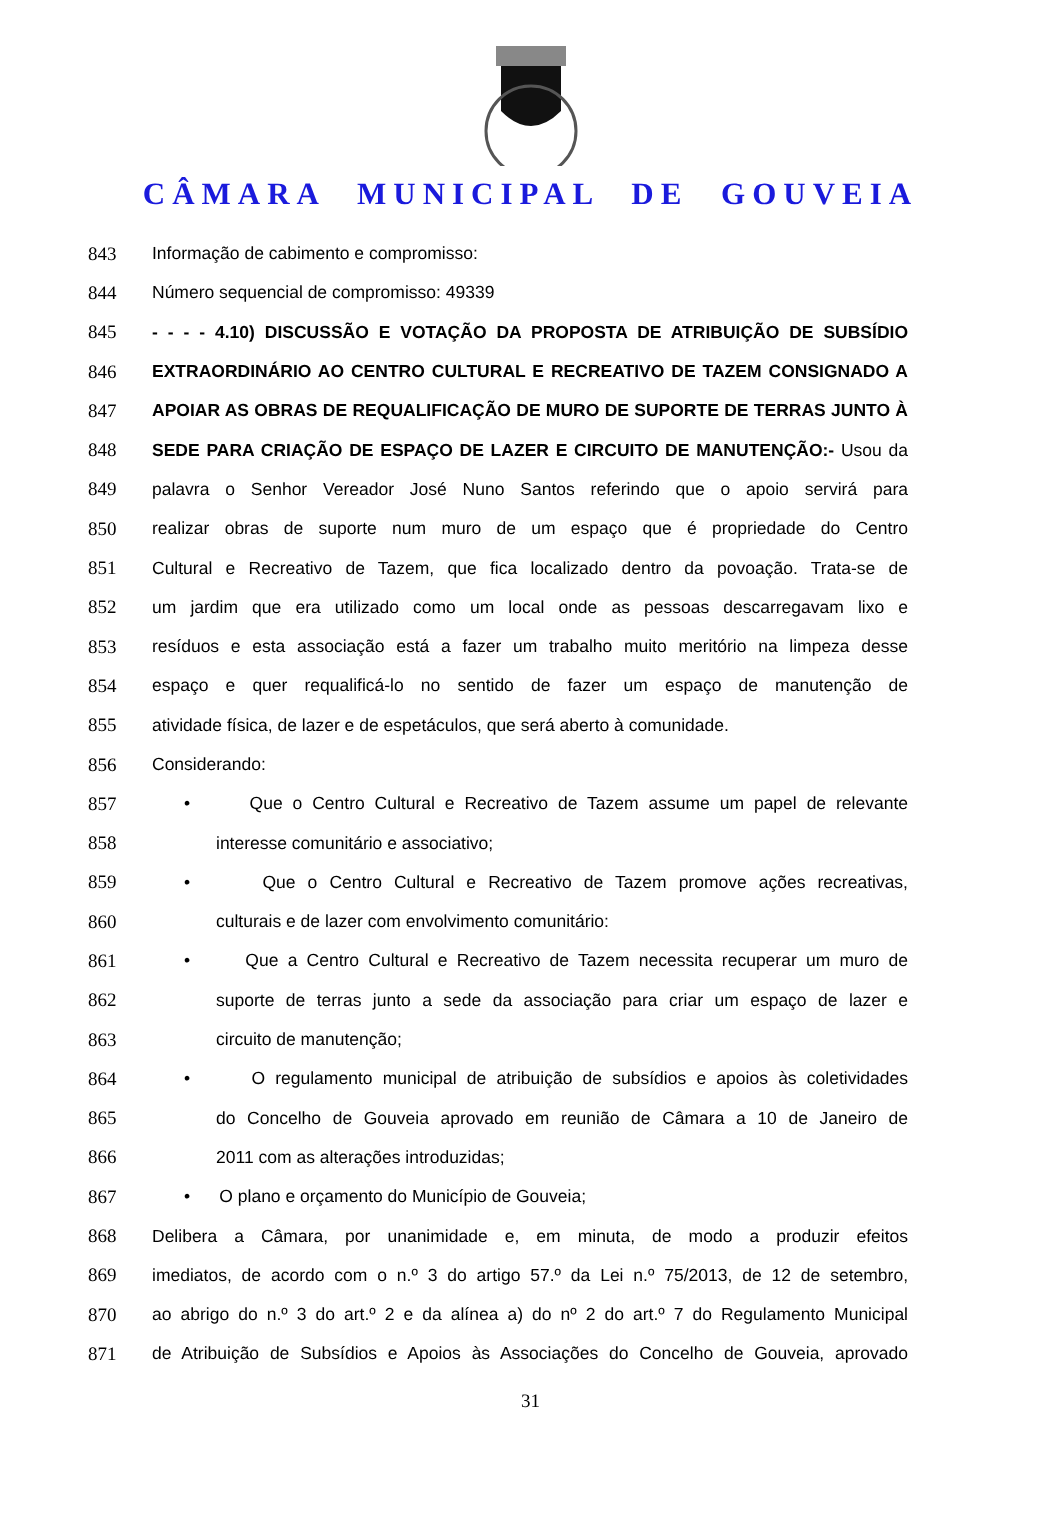CÂMARA MUNICIPAL DE GOUVEIA
843 Informação de cabimento e compromisso:
844 Número sequencial de compromisso: 49339
845 - - - - 4.10) DISCUSSÃO E VOTAÇÃO DA PROPOSTA DE ATRIBUIÇÃO DE SUBSÍDIO
846 EXTRAORDINÁRIO AO CENTRO CULTURAL E RECREATIVO DE TAZEM CONSIGNADO A
847 APOIAR AS OBRAS DE REQUALIFICAÇÃO DE MURO DE SUPORTE DE TERRAS JUNTO À
848 SEDE PARA CRIAÇÃO DE ESPAÇO DE LAZER E CIRCUITO DE MANUTENÇÃO:- Usou da
849 palavra o Senhor Vereador José Nuno Santos referindo que o apoio servirá para
850 realizar obras de suporte num muro de um espaço que é propriedade do Centro
851 Cultural e Recreativo de Tazem, que fica localizado dentro da povoação. Trata-se de
852 um jardim que era utilizado como um local onde as pessoas descarregavam lixo e
853 resíduos e esta associação está a fazer um trabalho muito meritório na limpeza desse
854 espaço e quer requalificá-lo no sentido de fazer um espaço de manutenção de
855 atividade física, de lazer e de espetáculos, que será aberto à comunidade.
856 Considerando:
857 • Que o Centro Cultural e Recreativo de Tazem assume um papel de relevante
858 interesse comunitário e associativo;
859 • Que o Centro Cultural e Recreativo de Tazem promove ações recreativas,
860 culturais e de lazer com envolvimento comunitário:
861 • Que a Centro Cultural e Recreativo de Tazem necessita recuperar um muro de
862 suporte de terras junto a sede da associação para criar um espaço de lazer e
863 circuito de manutenção;
864 • O regulamento municipal de atribuição de subsídios e apoios às coletividades
865 do Concelho de Gouveia aprovado em reunião de Câmara a 10 de Janeiro de
866 2011 com as alterações introduzidas;
867 • O plano e orçamento do Município de Gouveia;
868 Delibera a Câmara, por unanimidade e, em minuta, de modo a produzir efeitos
869 imediatos, de acordo com o n.º 3 do artigo 57.º da Lei n.º 75/2013, de 12 de setembro,
870 ao abrigo do n.º 3 do art.º 2 e da alínea a) do nº 2 do art.º 7 do Regulamento Municipal
871 de Atribuição de Subsídios e Apoios às Associações do Concelho de Gouveia, aprovado
31